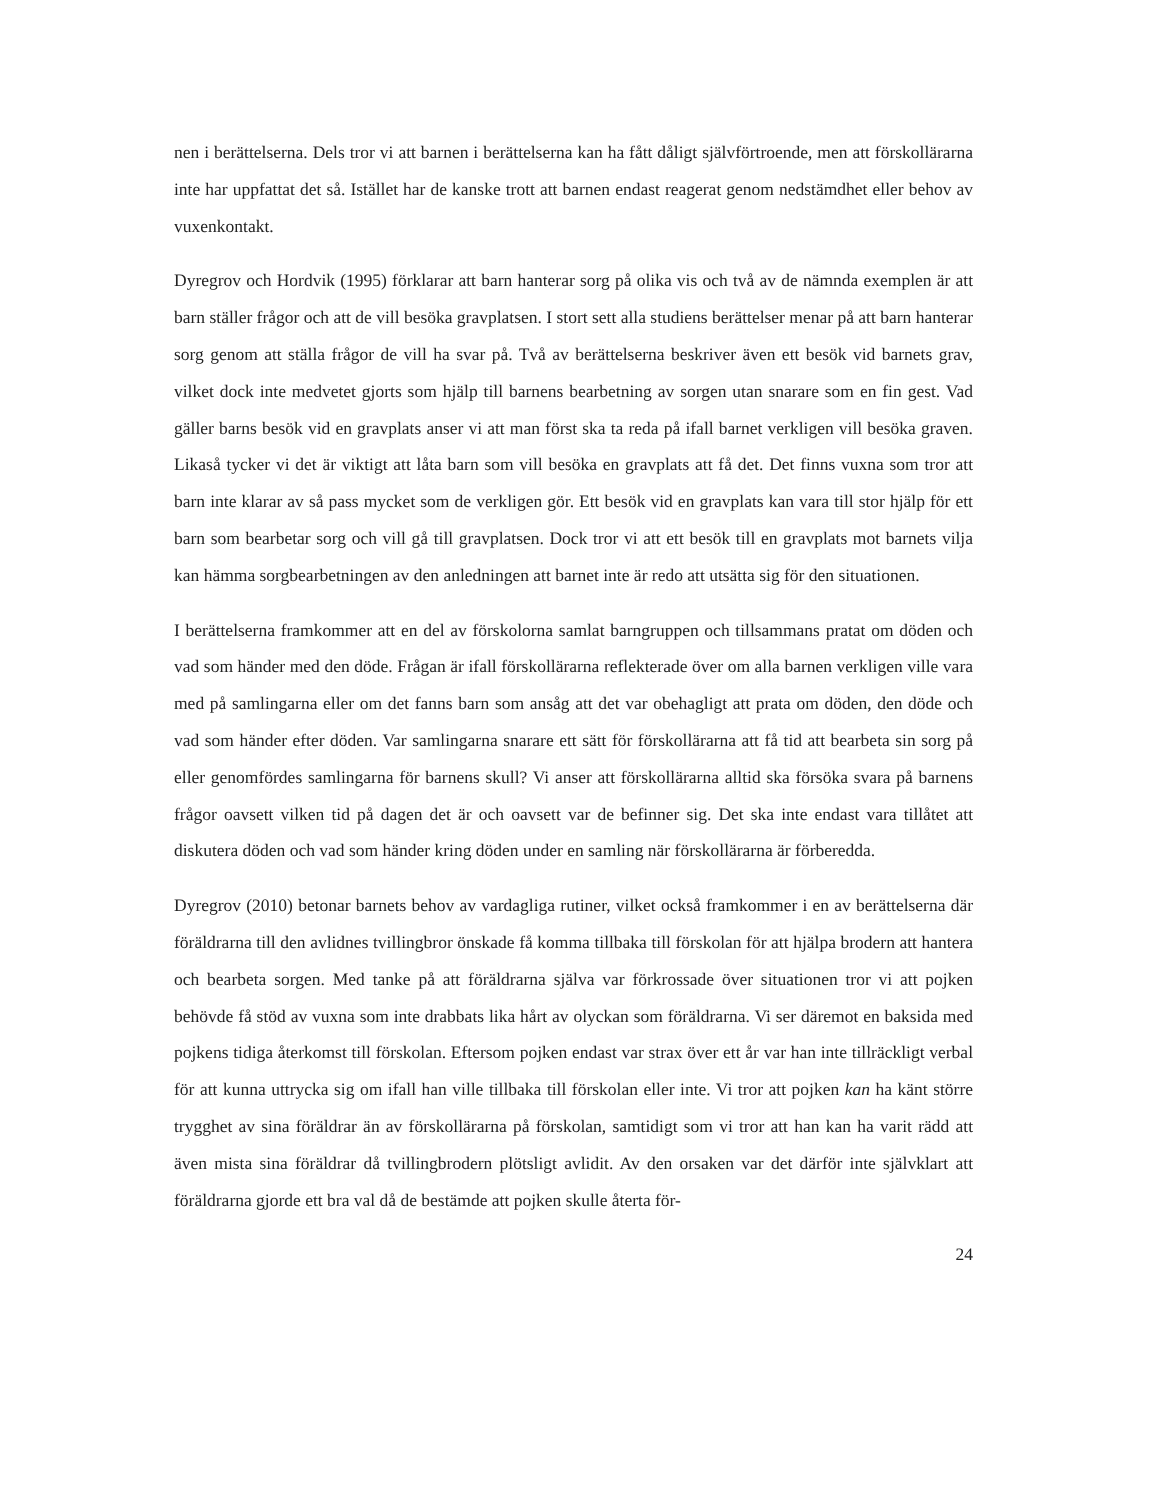nen i berättelserna. Dels tror vi att barnen i berättelserna kan ha fått dåligt självförtroende, men att förskollärarna inte har uppfattat det så. Istället har de kanske trott att barnen endast reagerat genom nedstämdhet eller behov av vuxenkontakt.
Dyregrov och Hordvik (1995) förklarar att barn hanterar sorg på olika vis och två av de nämnda exemplen är att barn ställer frågor och att de vill besöka gravplatsen. I stort sett alla studiens berättelser menar på att barn hanterar sorg genom att ställa frågor de vill ha svar på. Två av berättelserna beskriver även ett besök vid barnets grav, vilket dock inte medvetet gjorts som hjälp till barnens bearbetning av sorgen utan snarare som en fin gest. Vad gäller barns besök vid en gravplats anser vi att man först ska ta reda på ifall barnet verkligen vill besöka graven. Likaså tycker vi det är viktigt att låta barn som vill besöka en gravplats att få det. Det finns vuxna som tror att barn inte klarar av så pass mycket som de verkligen gör. Ett besök vid en gravplats kan vara till stor hjälp för ett barn som bearbetar sorg och vill gå till gravplatsen. Dock tror vi att ett besök till en gravplats mot barnets vilja kan hämma sorgbearbetningen av den anledningen att barnet inte är redo att utsätta sig för den situationen.
I berättelserna framkommer att en del av förskolorna samlat barngruppen och tillsammans pratat om döden och vad som händer med den döde. Frågan är ifall förskollärarna reflekterade över om alla barnen verkligen ville vara med på samlingarna eller om det fanns barn som ansåg att det var obehagligt att prata om döden, den döde och vad som händer efter döden. Var samlingarna snarare ett sätt för förskollärarna att få tid att bearbeta sin sorg på eller genomfördes samlingarna för barnens skull? Vi anser att förskollärarna alltid ska försöka svara på barnens frågor oavsett vilken tid på dagen det är och oavsett var de befinner sig. Det ska inte endast vara tillåtet att diskutera döden och vad som händer kring döden under en samling när förskollärarna är förberedda.
Dyregrov (2010) betonar barnets behov av vardagliga rutiner, vilket också framkommer i en av berättelserna där föräldrarna till den avlidnes tvillingbror önskade få komma tillbaka till förskolan för att hjälpa brodern att hantera och bearbeta sorgen. Med tanke på att föräldrarna själva var förkrossade över situationen tror vi att pojken behövde få stöd av vuxna som inte drabbats lika hårt av olyckan som föräldrarna. Vi ser däremot en baksida med pojkens tidiga återkomst till förskolan. Eftersom pojken endast var strax över ett år var han inte tillräckligt verbal för att kunna uttrycka sig om ifall han ville tillbaka till förskolan eller inte. Vi tror att pojken kan ha känt större trygghet av sina föräldrar än av förskollärarna på förskolan, samtidigt som vi tror att han kan ha varit rädd att även mista sina föräldrar då tvillingbrodern plötsligt avlidit. Av den orsaken var det därför inte självklart att föräldrarna gjorde ett bra val då de bestämde att pojken skulle återta för-
24